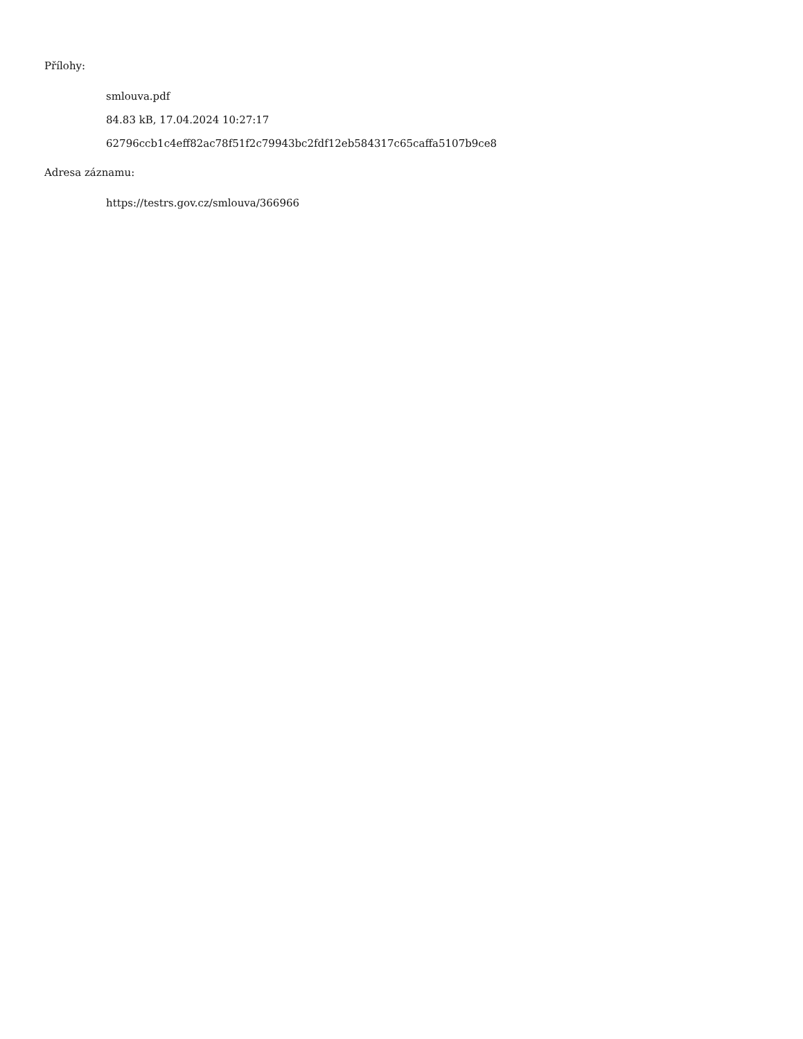Přílohy:
smlouva.pdf
84.83 kB, 17.04.2024 10:27:17
62796ccb1c4eff82ac78f51f2c79943bc2fdf12eb584317c65caffa5107b9ce8
Adresa záznamu:
https://testrs.gov.cz/smlouva/366966